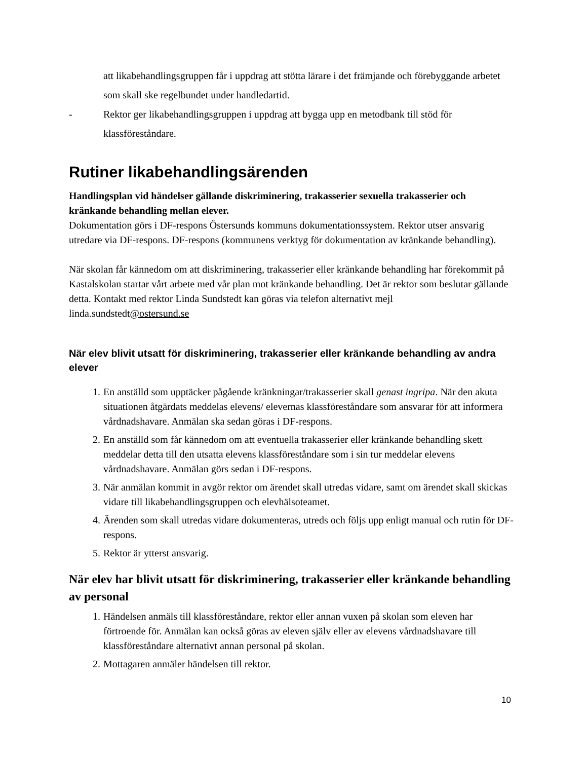att likabehandlingsgruppen får i uppdrag att stötta lärare i det främjande och förebyggande arbetet som skall ske regelbundet under handledartid.
- Rektor ger likabehandlingsgruppen i uppdrag att bygga upp en metodbank till stöd för klassföreståndare.
Rutiner likabehandlingsärenden
Handlingsplan vid händelser gällande diskriminering, trakasserier sexuella trakasserier och kränkande behandling mellan elever.
Dokumentation görs i DF-respons Östersunds kommuns dokumentationssystem. Rektor utser ansvarig utredare via DF-respons. DF-respons (kommunens verktyg för dokumentation av kränkande behandling).
När skolan får kännedom om att diskriminering, trakasserier eller kränkande behandling har förekommit på Kastalskolan startar vårt arbete med vår plan mot kränkande behandling. Det är rektor som beslutar gällande detta. Kontakt med rektor Linda Sundstedt kan göras via telefon alternativt mejl linda.sundstedt@ostersund.se
När elev blivit utsatt för diskriminering, trakasserier eller kränkande behandling av andra elever
1. En anställd som upptäcker pågående kränkningar/trakasserier skall genast ingripa. När den akuta situationen åtgärdats meddelas elevens/ elevernas klassföreståndare som ansvarar för att informera vårdnadshavare. Anmälan ska sedan göras i DF-respons.
2. En anställd som får kännedom om att eventuella trakasserier eller kränkande behandling skett meddelar detta till den utsatta elevens klassföreståndare som i sin tur meddelar elevens vårdnadshavare. Anmälan görs sedan i DF-respons.
3. När anmälan kommit in avgör rektor om ärendet skall utredas vidare, samt om ärendet skall skickas vidare till likabehandlingsgruppen och elevhälsoteamet.
4. Ärenden som skall utredas vidare dokumenteras, utreds och följs upp enligt manual och rutin för DF-respons.
5. Rektor är ytterst ansvarig.
När elev har blivit utsatt för diskriminering, trakasserier eller kränkande behandling av personal
1. Händelsen anmäls till klassföreståndare, rektor eller annan vuxen på skolan som eleven har förtroende för. Anmälan kan också göras av eleven själv eller av elevens vårdnadshavare till klassföreståndare alternativt annan personal på skolan.
2. Mottagaren anmäler händelsen till rektor.
10